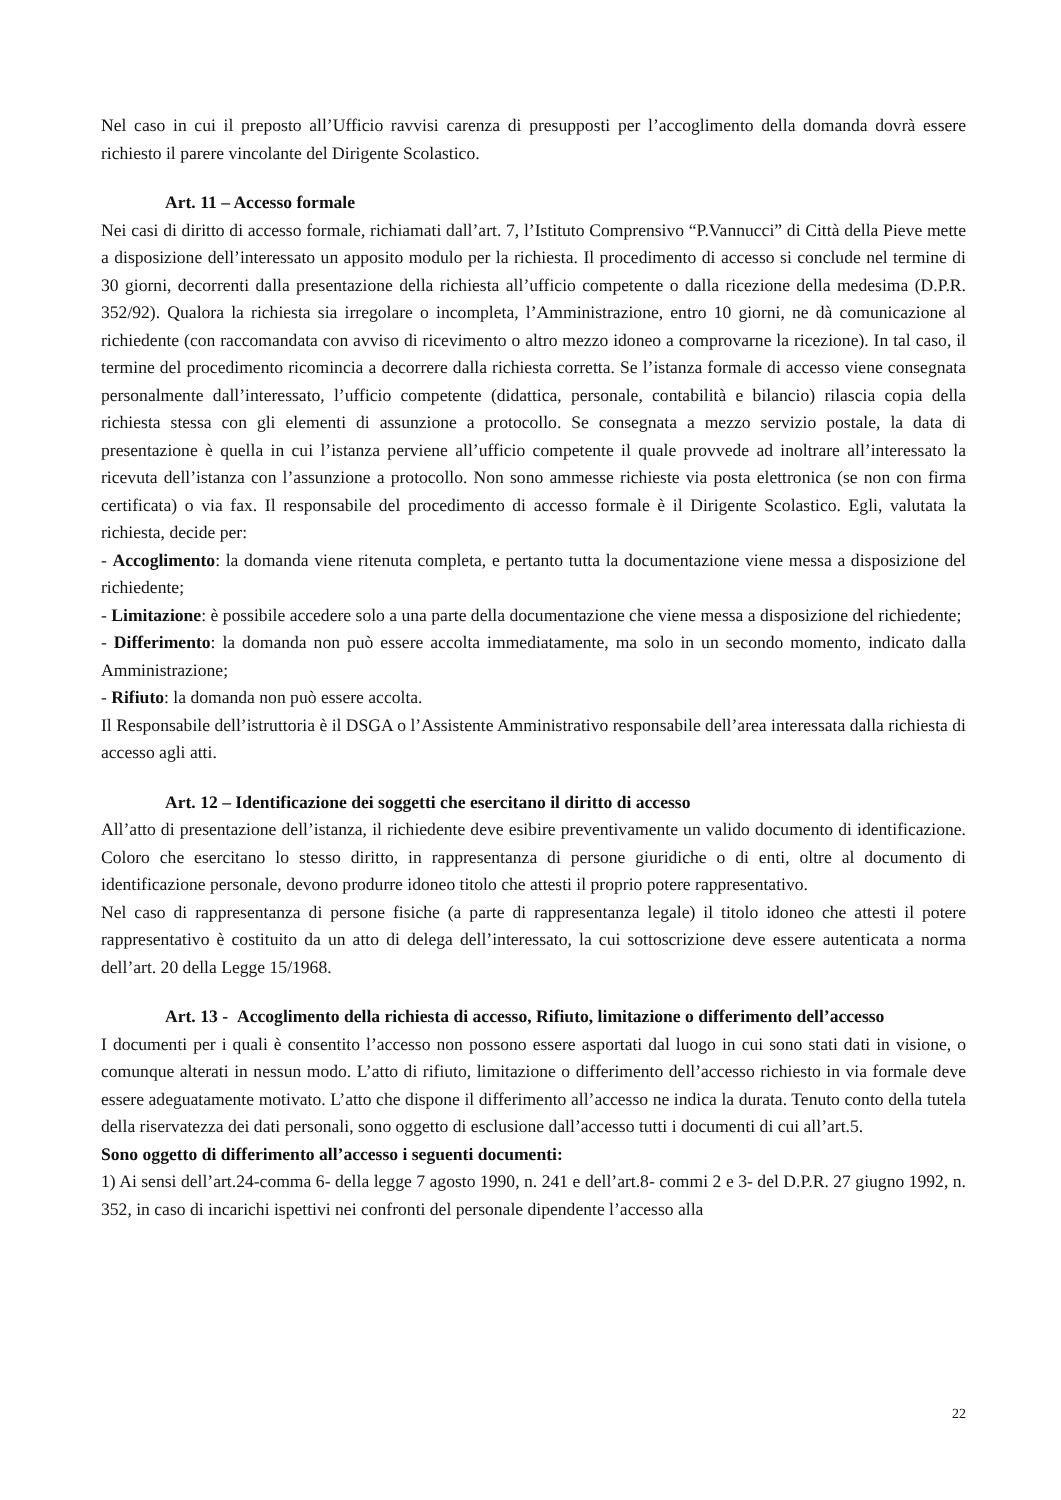Nel caso in cui il preposto all’Ufficio ravvisi carenza di presupposti per l’accoglimento della domanda dovrà essere richiesto il parere vincolante del Dirigente Scolastico.
Art. 11 – Accesso formale
Nei casi di diritto di accesso formale, richiamati dall’art. 7, l’Istituto Comprensivo “P.Vannucci” di Città della Pieve mette a disposizione dell’interessato un apposito modulo per la richiesta. Il procedimento di accesso si conclude nel termine di 30 giorni, decorrenti dalla presentazione della richiesta all’ufficio competente o dalla ricezione della medesima (D.P.R. 352/92). Qualora la richiesta sia irregolare o incompleta, l’Amministrazione, entro 10 giorni, ne dà comunicazione al richiedente (con raccomandata con avviso di ricevimento o altro mezzo idoneo a comprovarne la ricezione). In tal caso, il termine del procedimento ricomincia a decorrere dalla richiesta corretta. Se l’istanza formale di accesso viene consegnata personalmente dall’interessato, l’ufficio competente (didattica, personale, contabilità e bilancio) rilascia copia della richiesta stessa con gli elementi di assunzione a protocollo. Se consegnata a mezzo servizio postale, la data di presentazione è quella in cui l’istanza perviene all’ufficio competente il quale provvede ad inoltrare all’interessato la ricevuta dell’istanza con l’assunzione a protocollo. Non sono ammesse richieste via posta elettronica (se non con firma certificata) o via fax. Il responsabile del procedimento di accesso formale è il Dirigente Scolastico. Egli, valutata la richiesta, decide per:
- Accoglimento: la domanda viene ritenuta completa, e pertanto tutta la documentazione viene messa a disposizione del richiedente;
- Limitazione: è possibile accedere solo a una parte della documentazione che viene messa a disposizione del richiedente;
- Differimento: la domanda non può essere accolta immediatamente, ma solo in un secondo momento, indicato dalla Amministrazione;
- Rifiuto: la domanda non può essere accolta.
Il Responsabile dell’istruttoria è il DSGA o l’Assistente Amministrativo responsabile dell’area interessata dalla richiesta di accesso agli atti.
Art. 12 – Identificazione dei soggetti che esercitano il diritto di accesso
All’atto di presentazione dell’istanza, il richiedente deve esibire preventivamente un valido documento di identificazione. Coloro che esercitano lo stesso diritto, in rappresentanza di persone giuridiche o di enti, oltre al documento di identificazione personale, devono produrre idoneo titolo che attesti il proprio potere rappresentativo.
Nel caso di rappresentanza di persone fisiche (a parte di rappresentanza legale) il titolo idoneo che attesti il potere rappresentativo è costituito da un atto di delega dell’interessato, la cui sottoscrizione deve essere autenticata a norma dell’art. 20 della Legge 15/1968.
Art. 13 - Accoglimento della richiesta di accesso, Rifiuto, limitazione o differimento dell’accesso
I documenti per i quali è consentito l’accesso non possono essere asportati dal luogo in cui sono stati dati in visione, o comunque alterati in nessun modo. L’atto di rifiuto, limitazione o differimento dell’accesso richiesto in via formale deve essere adeguatamente motivato. L’atto che dispone il differimento all’accesso ne indica la durata. Tenuto conto della tutela della riservatezza dei dati personali, sono oggetto di esclusione dall’accesso tutti i documenti di cui all’art.5.
Sono oggetto di differimento all’accesso i seguenti documenti:
1) Ai sensi dell’art.24-comma 6- della legge 7 agosto 1990, n. 241 e dell’art.8- commi 2 e 3- del D.P.R. 27 giugno 1992, n. 352, in caso di incarichi ispettivi nei confronti del personale dipendente l’accesso alla
22